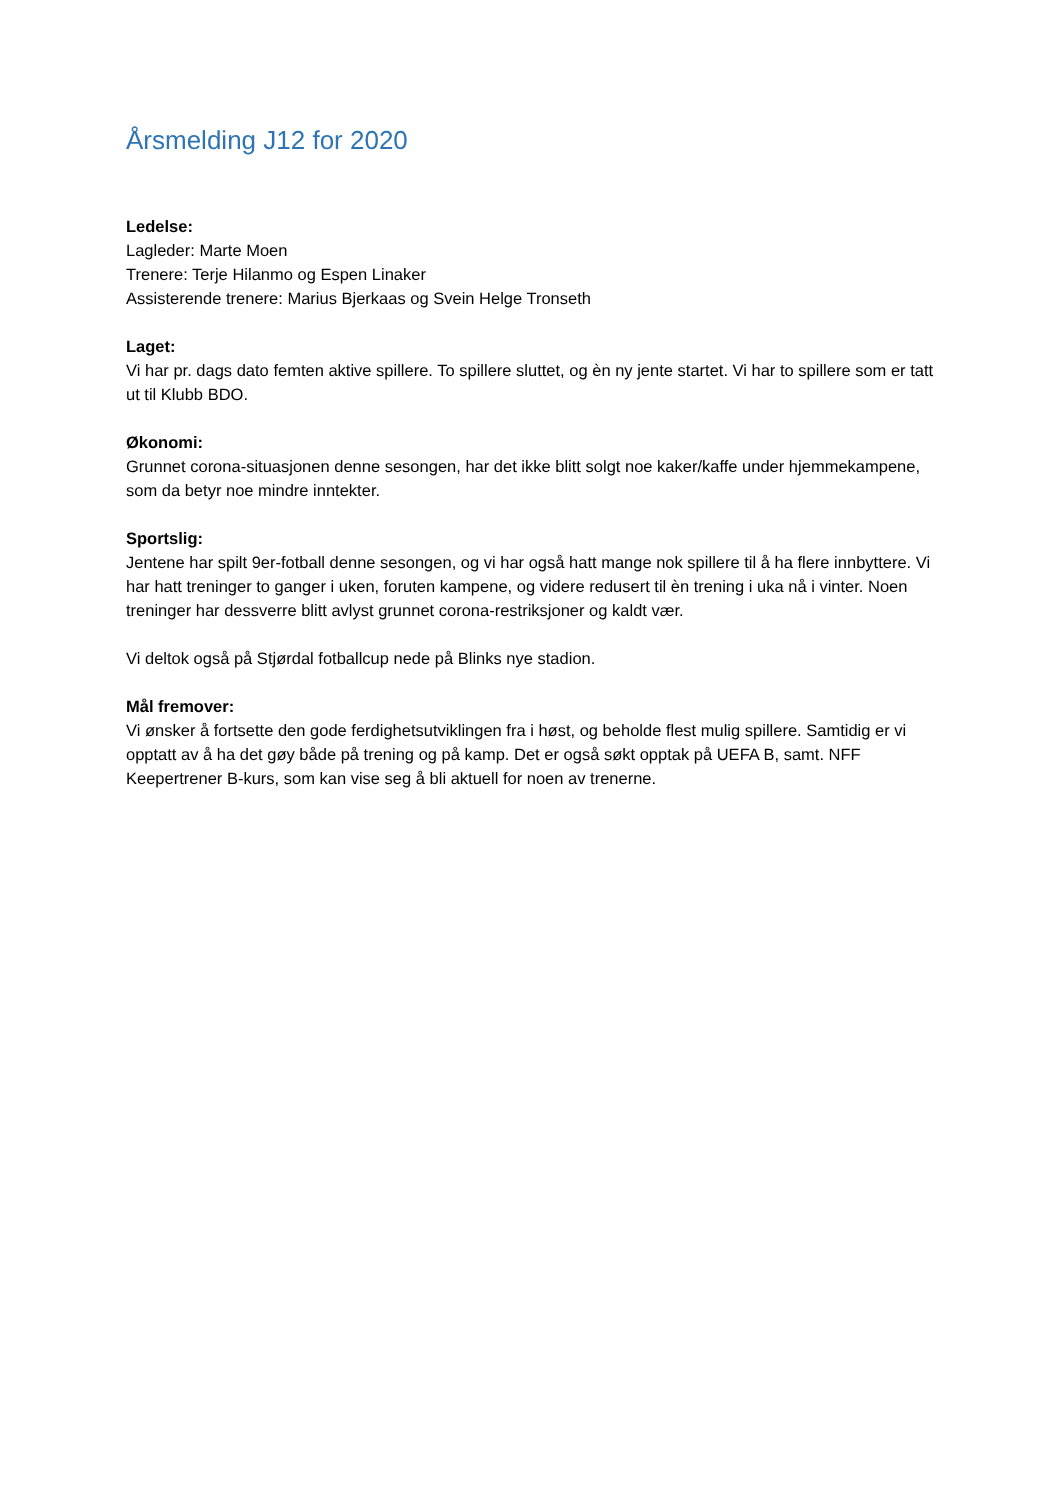Årsmelding J12 for 2020
Ledelse:
Lagleder: Marte Moen
Trenere: Terje Hilanmo og Espen Linaker
Assisterende trenere: Marius Bjerkaas og Svein Helge Tronseth
Laget:
Vi har pr. dags dato femten aktive spillere. To spillere sluttet, og èn ny jente startet. Vi har to spillere som er tatt ut til Klubb BDO.
Økonomi:
Grunnet corona-situasjonen denne sesongen, har det ikke blitt solgt noe kaker/kaffe under hjemmekampene, som da betyr noe mindre inntekter.
Sportslig:
Jentene har spilt 9er-fotball denne sesongen, og vi har også hatt mange nok spillere til å ha flere innbyttere. Vi har hatt treninger to ganger i uken, foruten kampene, og videre redusert til èn trening i uka nå i vinter. Noen treninger har dessverre blitt avlyst grunnet corona-restriksjoner og kaldt vær.
Vi deltok også på Stjørdal fotballcup nede på Blinks nye stadion.
Mål fremover:
Vi ønsker å fortsette den gode ferdighetsutviklingen fra i høst, og beholde flest mulig spillere. Samtidig er vi opptatt av å ha det gøy både på trening og på kamp. Det er også søkt opptak på UEFA B, samt. NFF Keepertrener B-kurs, som kan vise seg å bli aktuell for noen av trenerne.